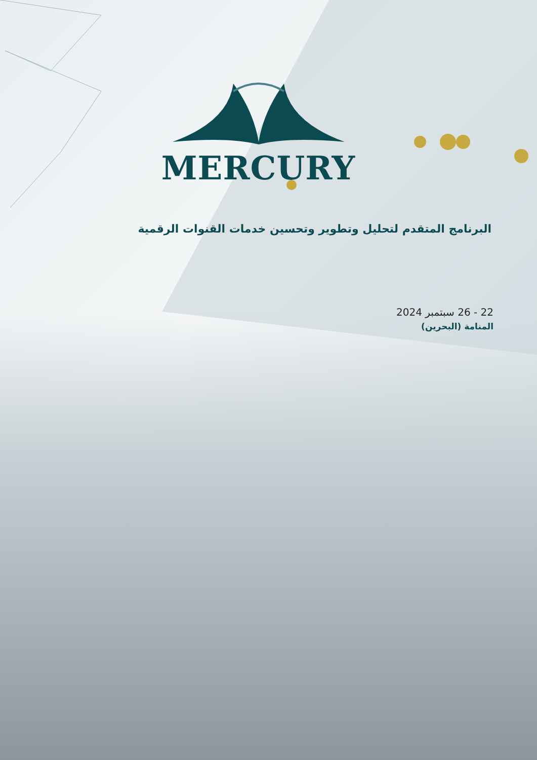MERCURY
البرنامج المتقدم لتحليل وتطوير وتحسين خدمات القنوات الرقمية
22 - 26 سبتمبر 2024
المنامة (البحرين)